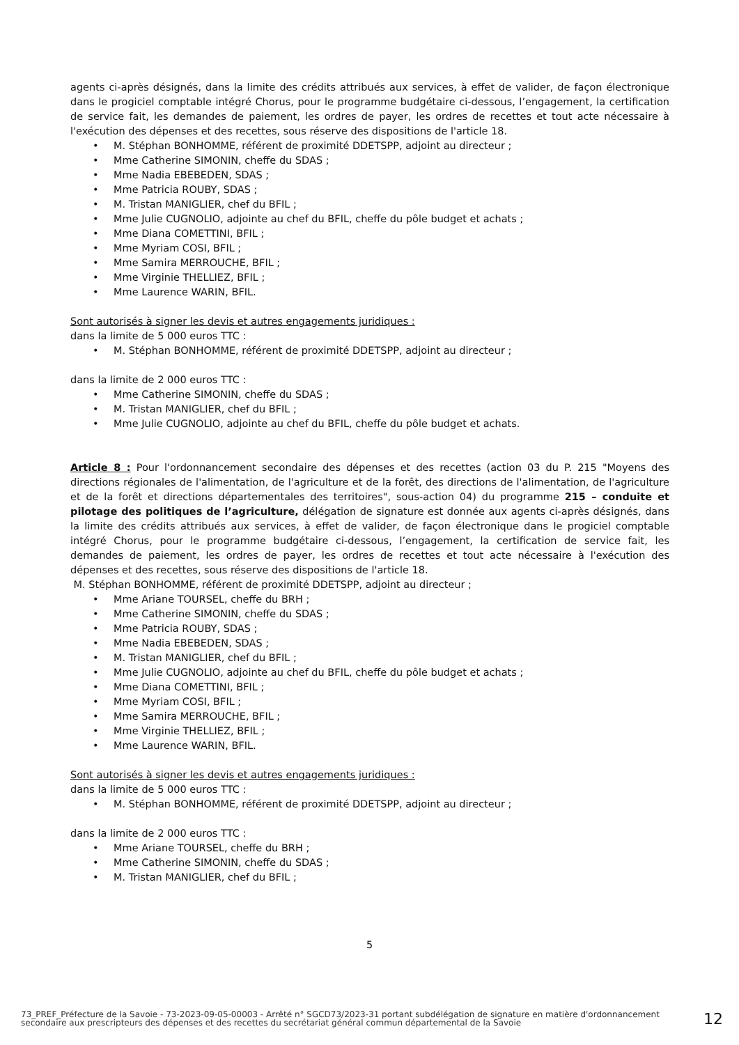agents ci-après désignés, dans la limite des crédits attribués aux services, à effet de valider, de façon électronique dans le progiciel comptable intégré Chorus, pour le programme budgétaire ci-dessous, l’engagement, la certification de service fait, les demandes de paiement, les ordres de payer, les ordres de recettes et tout acte nécessaire à l'exécution des dépenses et des recettes, sous réserve des dispositions de l'article 18.
• M. Stéphan BONHOMME, référent de proximité DDETSPP, adjoint au directeur ;
• Mme Catherine SIMONIN, cheffe du SDAS ;
• Mme Nadia EBEBEDEN, SDAS ;
• Mme Patricia ROUBY, SDAS ;
• M. Tristan MANIGLIER, chef du BFIL ;
• Mme Julie CUGNOLIO, adjointe au chef du BFIL, cheffe du pôle budget et achats ;
• Mme Diana COMETTINI, BFIL ;
• Mme Myriam COSI, BFIL ;
• Mme Samira MERROUCHE, BFIL ;
• Mme Virginie THELLIEZ, BFIL ;
• Mme Laurence WARIN, BFIL.
Sont autorisés à signer les devis et autres engagements juridiques :
dans la limite de 5 000 euros TTC :
• M. Stéphan BONHOMME, référent de proximité DDETSPP, adjoint au directeur ;
dans la limite de 2 000 euros TTC :
• Mme Catherine SIMONIN, cheffe du SDAS ;
• M. Tristan MANIGLIER, chef du BFIL ;
• Mme Julie CUGNOLIO, adjointe au chef du BFIL, cheffe du pôle budget et achats.
Article 8 : Pour l'ordonnancement secondaire des dépenses et des recettes (action 03 du P. 215 "Moyens des directions régionales de l'alimentation, de l'agriculture et de la forêt, des directions de l'alimentation, de l'agriculture et de la forêt et directions départementales des territoires", sous-action 04) du programme 215 – conduite et pilotage des politiques de l’agriculture, délégation de signature est donnée aux agents ci-après désignés, dans la limite des crédits attribués aux services, à effet de valider, de façon électronique dans le progiciel comptable intégré Chorus, pour le programme budgétaire ci-dessous, l’engagement, la certification de service fait, les demandes de paiement, les ordres de payer, les ordres de recettes et tout acte nécessaire à l'exécution des dépenses et des recettes, sous réserve des dispositions de l'article 18.
M. Stéphan BONHOMME, référent de proximité DDETSPP, adjoint au directeur ;
• Mme Ariane TOURSEL, cheffe du BRH ;
• Mme Catherine SIMONIN, cheffe du SDAS ;
• Mme Patricia ROUBY, SDAS ;
• Mme Nadia EBEBEDEN, SDAS ;
• M. Tristan MANIGLIER, chef du BFIL ;
• Mme Julie CUGNOLIO, adjointe au chef du BFIL, cheffe du pôle budget et achats ;
• Mme Diana COMETTINI, BFIL ;
• Mme Myriam COSI, BFIL ;
• Mme Samira MERROUCHE, BFIL ;
• Mme Virginie THELLIEZ, BFIL ;
• Mme Laurence WARIN, BFIL.
Sont autorisés à signer les devis et autres engagements juridiques :
dans la limite de 5 000 euros TTC :
• M. Stéphan BONHOMME, référent de proximité DDETSPP, adjoint au directeur ;
dans la limite de 2 000 euros TTC :
• Mme Ariane TOURSEL, cheffe du BRH ;
• Mme Catherine SIMONIN, cheffe du SDAS ;
• M. Tristan MANIGLIER, chef du BFIL ;
5
73_PREF_Préfecture de la Savoie - 73-2023-09-05-00003 - Arrêté n° SGCD73/2023-31 portant subdélégation de signature en matière d'ordonnancement secondaire aux prescripteurs des dépenses et des recettes du secrétariat général commun départemental de la Savoie
12